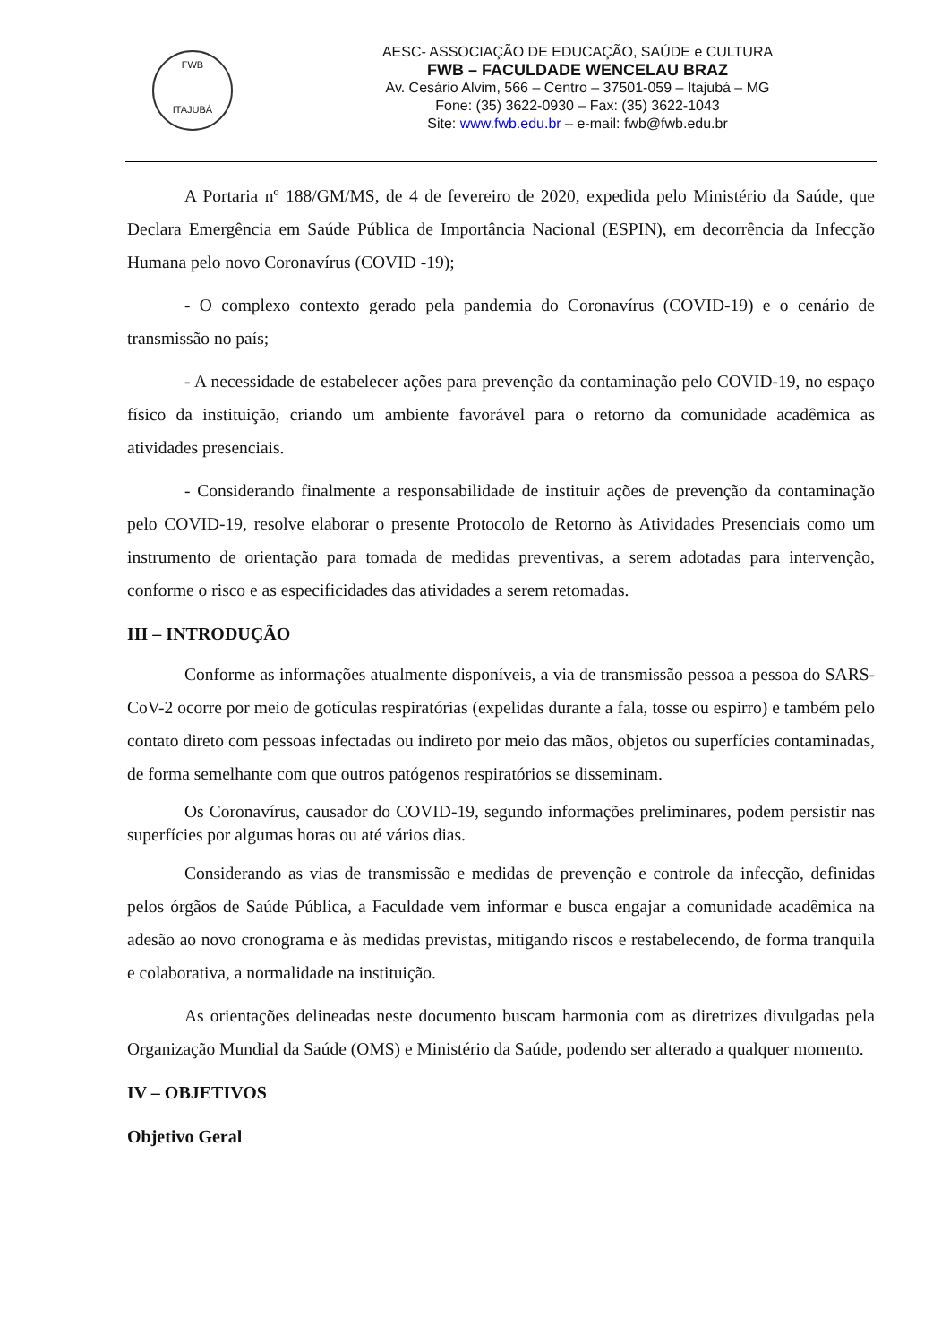FWB
ITAJUBÁ
AESC- ASSOCIAÇÃO DE EDUCAÇÃO, SAÚDE e CULTURA
FWB – FACULDADE WENCELAU BRAZ
Av. Cesário Alvim, 566 – Centro – 37501-059 – Itajubá – MG
Fone: (35) 3622-0930 – Fax: (35) 3622-1043
Site: www.fwb.edu.br – e-mail: fwb@fwb.edu.br
A Portaria nº 188/GM/MS, de 4 de fevereiro de 2020, expedida pelo Ministério da Saúde, que Declara Emergência em Saúde Pública de Importância Nacional (ESPIN), em decorrência da Infecção Humana pelo novo Coronavírus (COVID -19);
- O complexo contexto gerado pela pandemia do Coronavírus (COVID-19) e o cenário de transmissão no país;
- A necessidade de estabelecer ações para prevenção da contaminação pelo COVID-19, no espaço físico da instituição, criando um ambiente favorável para o retorno da comunidade acadêmica as atividades presenciais.
- Considerando finalmente a responsabilidade de instituir ações de prevenção da contaminação pelo COVID-19, resolve elaborar o presente Protocolo de Retorno às Atividades Presenciais como um instrumento de orientação para tomada de medidas preventivas, a serem adotadas para intervenção, conforme o risco e as especificidades das atividades a serem retomadas.
III – INTRODUÇÃO
Conforme as informações atualmente disponíveis, a via de transmissão pessoa a pessoa do SARS-CoV-2 ocorre por meio de gotículas respiratórias (expelidas durante a fala, tosse ou espirro) e também pelo contato direto com pessoas infectadas ou indireto por meio das mãos, objetos ou superfícies contaminadas, de forma semelhante com que outros patógenos respiratórios se disseminam.
Os Coronavírus, causador do COVID-19, segundo informações preliminares, podem persistir nas superfícies por algumas horas ou até vários dias.
Considerando as vias de transmissão e medidas de prevenção e controle da infecção, definidas pelos órgãos de Saúde Pública, a Faculdade vem informar e busca engajar a comunidade acadêmica na adesão ao novo cronograma e às medidas previstas, mitigando riscos e restabelecendo, de forma tranquila e colaborativa, a normalidade na instituição.
As orientações delineadas neste documento buscam harmonia com as diretrizes divulgadas pela Organização Mundial da Saúde (OMS) e Ministério da Saúde, podendo ser alterado a qualquer momento.
IV – OBJETIVOS
Objetivo Geral